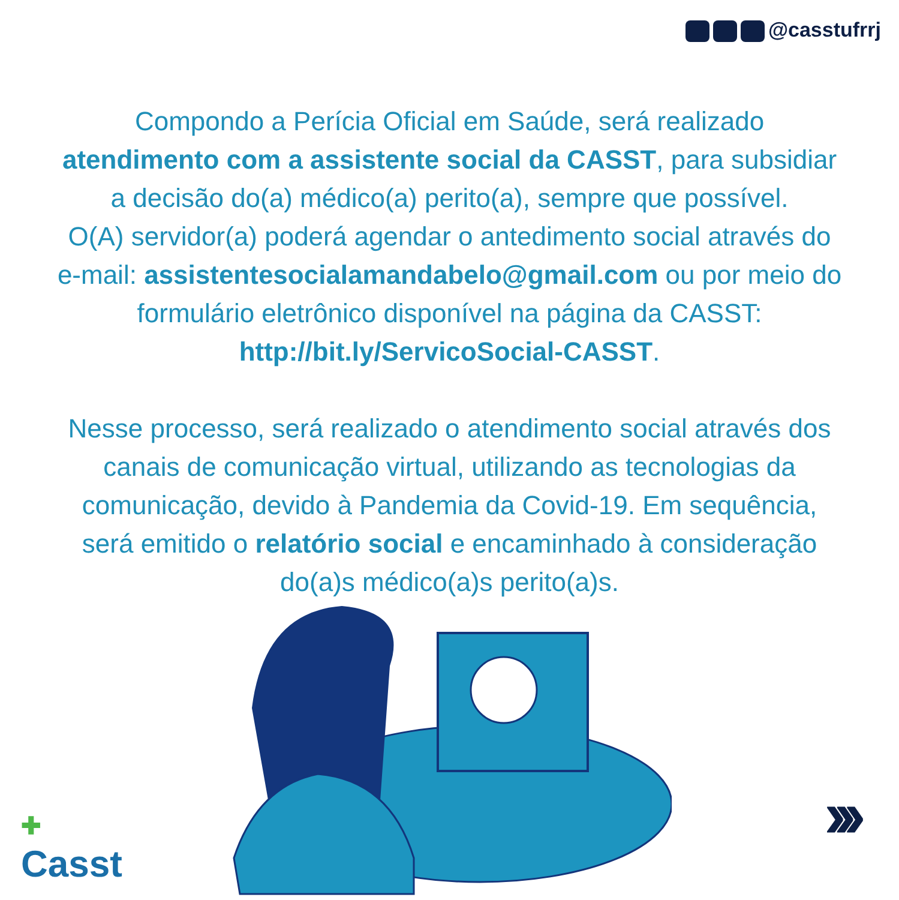@casstufrrj
Compondo a Perícia Oficial em Saúde, será realizado atendimento com a assistente social da CASST, para subsidiar a decisão do(a) médico(a) perito(a), sempre que possível.
O(A) servidor(a) poderá agendar o antedimento social através do e-mail: assistentesocialamandabelo@gmail.com ou por meio do formulário eletrônico disponível na página da CASST: http://bit.ly/ServicoSocial-CASST.
Nesse processo, será realizado o atendimento social através dos canais de comunicação virtual, utilizando as tecnologias da comunicação, devido à Pandemia da Covid-19. Em sequência, será emitido o relatório social e encaminhado à consideração do(a)s médico(a)s perito(a)s.
✚
Casst
›››